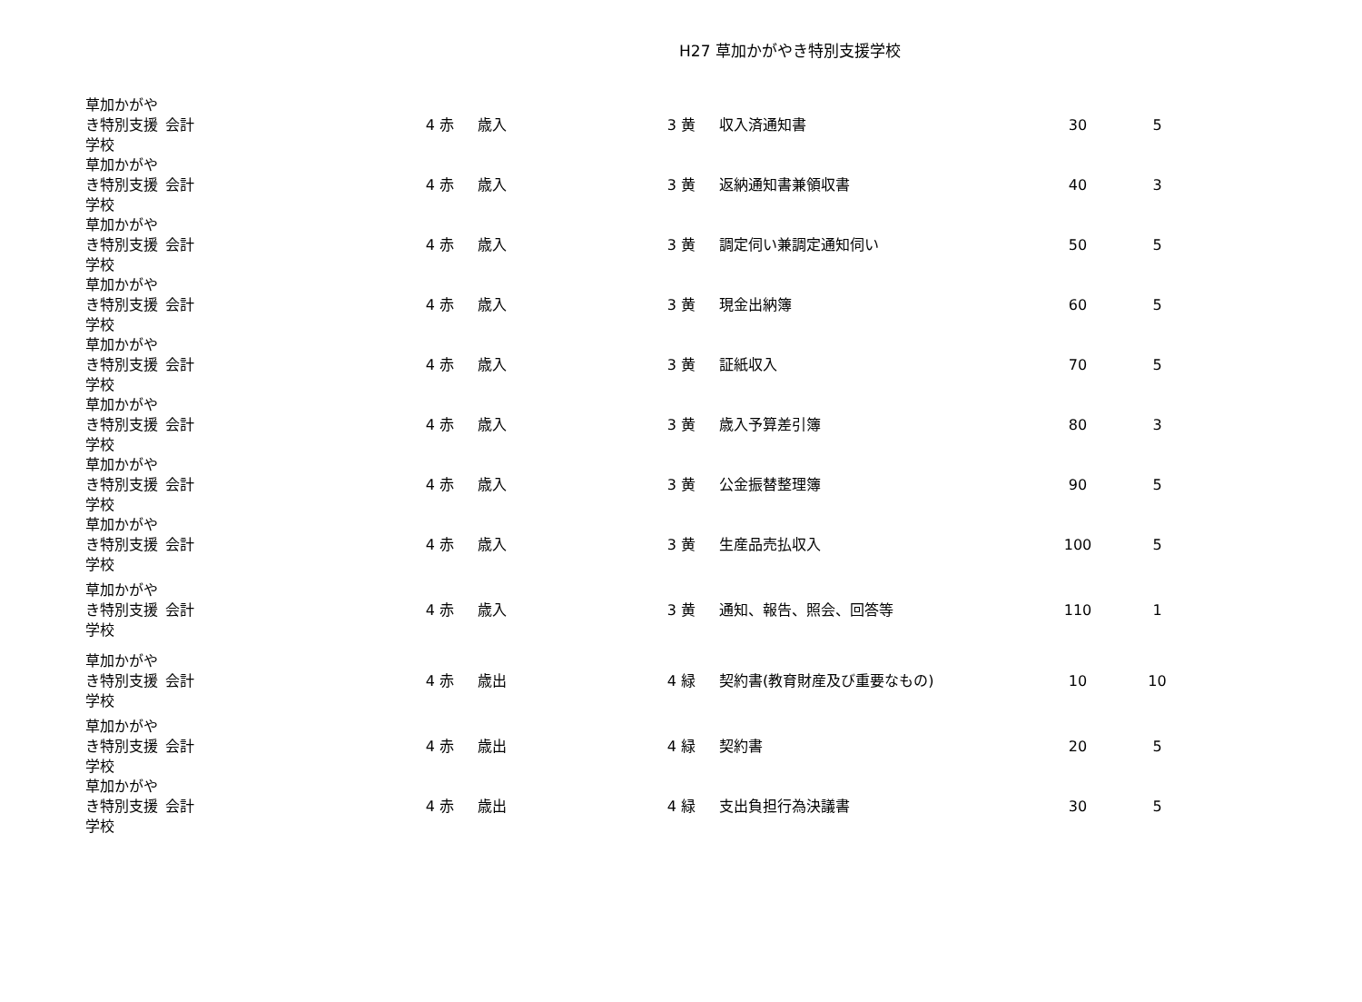H27 草加かがやき特別支援学校
| 草加かがやき特別支援学校 | 会計 | 4 赤 | 歳入 | 3 黄 | 収入済通知書 | 30 | 5 |
| 草加かがやき特別支援学校 | 会計 | 4 赤 | 歳入 | 3 黄 | 返納通知書兼領収書 | 40 | 3 |
| 草加かがやき特別支援学校 | 会計 | 4 赤 | 歳入 | 3 黄 | 調定伺い兼調定通知伺い | 50 | 5 |
| 草加かがやき特別支援学校 | 会計 | 4 赤 | 歳入 | 3 黄 | 現金出納簿 | 60 | 5 |
| 草加かがやき特別支援学校 | 会計 | 4 赤 | 歳入 | 3 黄 | 証紙収入 | 70 | 5 |
| 草加かがやき特別支援学校 | 会計 | 4 赤 | 歳入 | 3 黄 | 歳入予算差引簿 | 80 | 3 |
| 草加かがやき特別支援学校 | 会計 | 4 赤 | 歳入 | 3 黄 | 公金振替整理簿 | 90 | 5 |
| 草加かがやき特別支援学校 | 会計 | 4 赤 | 歳入 | 3 黄 | 生産品売払収入 | 100 | 5 |
| 草加かがやき特別支援学校 | 会計 | 4 赤 | 歳入 | 3 黄 | 通知、報告、照会、回答等 | 110 | 1 |
| 草加かがやき特別支援学校 | 会計 | 4 赤 | 歳出 | 4 緑 | 契約書(教育財産及び重要なもの) | 10 | 10 |
| 草加かがやき特別支援学校 | 会計 | 4 赤 | 歳出 | 4 緑 | 契約書 | 20 | 5 |
| 草加かがやき特別支援学校 | 会計 | 4 赤 | 歳出 | 4 緑 | 支出負担行為決議書 | 30 | 5 |